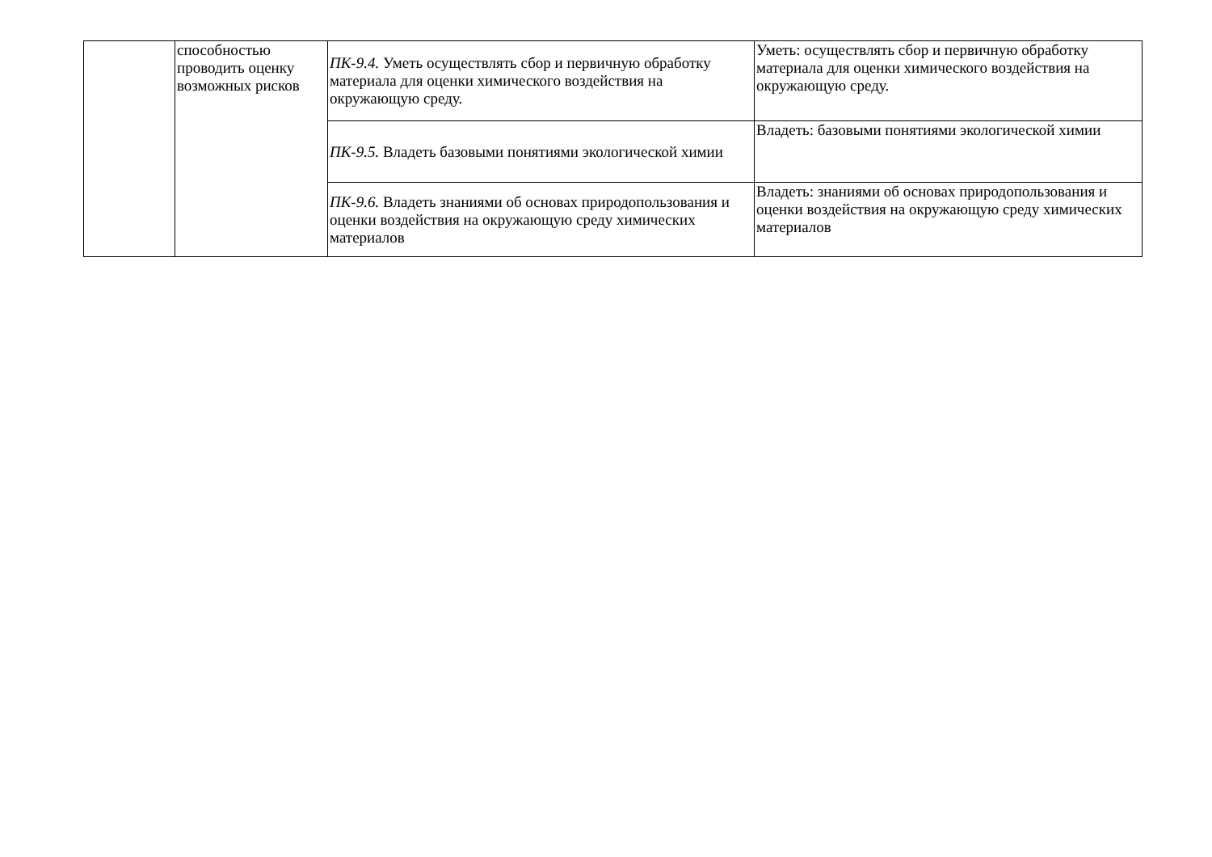| | способностью проводить оценку возможных рисков | ПК-9.4. Уметь осуществлять сбор и первичную обработку материала для оценки химического воздействия на окружающую среду. | Уметь: осуществлять сбор и первичную обработку материала для оценки химического воздействия на окружающую среду. |
| | | ПК-9.5. Владеть базовыми понятиями экологической химии | Владеть: базовыми понятиями экологической химии |
| | | ПК-9.6. Владеть знаниями об основах природопользования и оценки воздействия на окружающую среду химических материалов | Владеть: знаниями об основах природопользования и оценки воздействия на окружающую среду химических материалов |